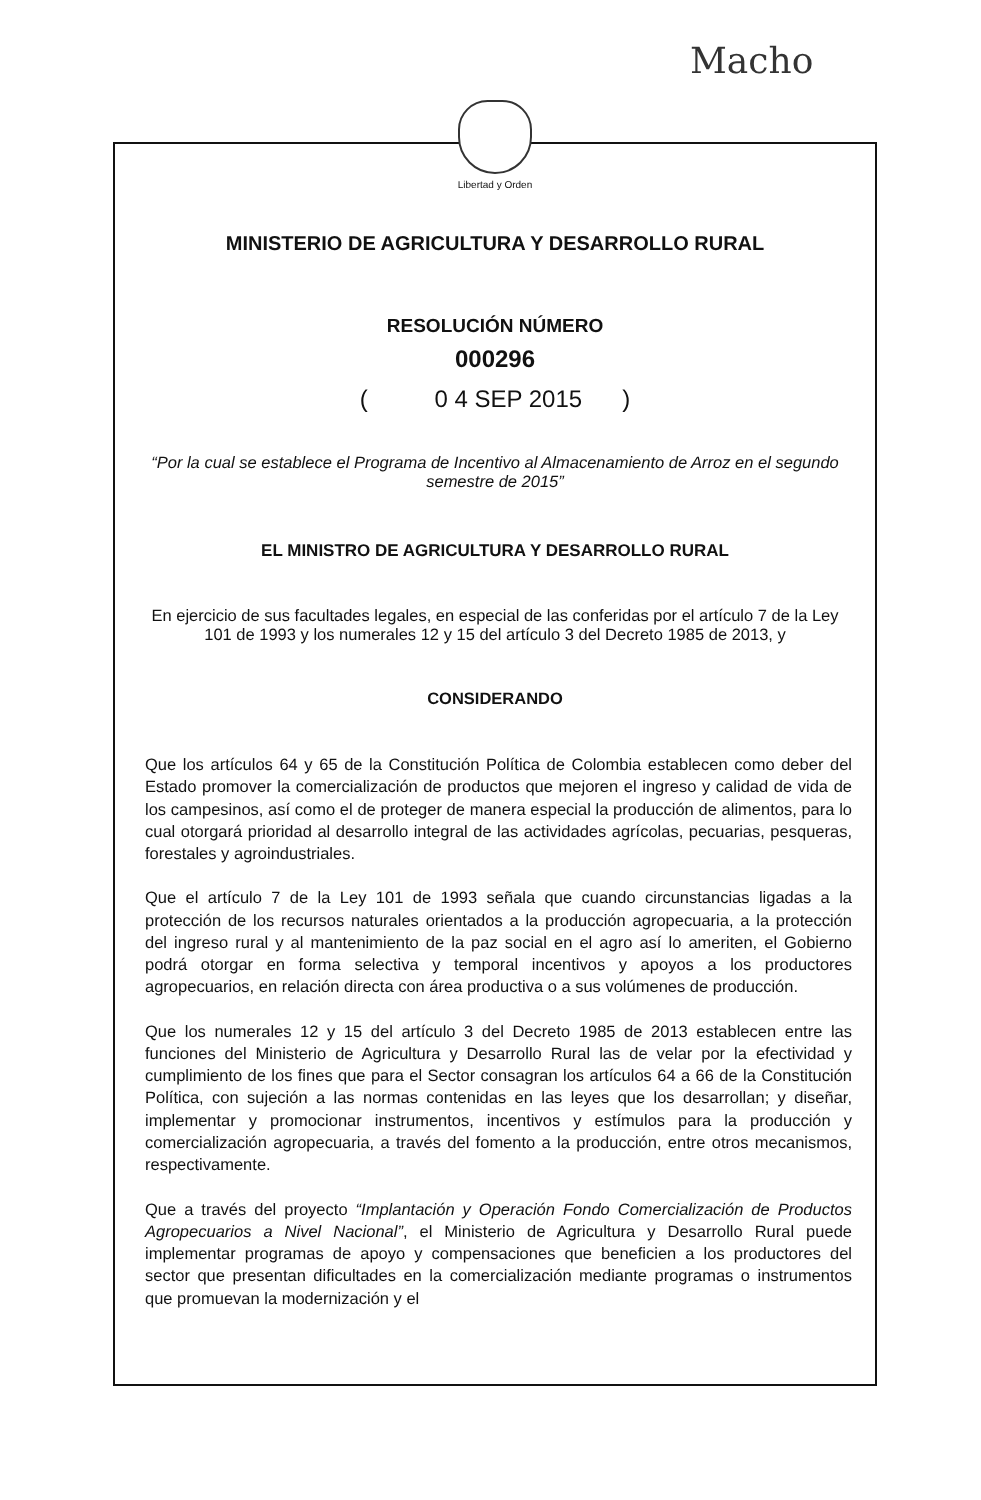Macho
Libertad y Orden
MINISTERIO DE AGRICULTURA Y DESARROLLO RURAL
RESOLUCIÓN NÚMERO
000296
( 0 4 SEP 2015 )
“Por la cual se establece el Programa de Incentivo al Almacenamiento de Arroz en el segundo semestre de 2015”
EL MINISTRO DE AGRICULTURA Y DESARROLLO RURAL
En ejercicio de sus facultades legales, en especial de las conferidas por el artículo 7 de la Ley 101 de 1993 y los numerales 12 y 15 del artículo 3 del Decreto 1985 de 2013, y
CONSIDERANDO
Que los artículos 64 y 65 de la Constitución Política de Colombia establecen como deber del Estado promover la comercialización de productos que mejoren el ingreso y calidad de vida de los campesinos, así como el de proteger de manera especial la producción de alimentos, para lo cual otorgará prioridad al desarrollo integral de las actividades agrícolas, pecuarias, pesqueras, forestales y agroindustriales.
Que el artículo 7 de la Ley 101 de 1993 señala que cuando circunstancias ligadas a la protección de los recursos naturales orientados a la producción agropecuaria, a la protección del ingreso rural y al mantenimiento de la paz social en el agro así lo ameriten, el Gobierno podrá otorgar en forma selectiva y temporal incentivos y apoyos a los productores agropecuarios, en relación directa con área productiva o a sus volúmenes de producción.
Que los numerales 12 y 15 del artículo 3 del Decreto 1985 de 2013 establecen entre las funciones del Ministerio de Agricultura y Desarrollo Rural las de velar por la efectividad y cumplimiento de los fines que para el Sector consagran los artículos 64 a 66 de la Constitución Política, con sujeción a las normas contenidas en las leyes que los desarrollan; y diseñar, implementar y promocionar instrumentos, incentivos y estímulos para la producción y comercialización agropecuaria, a través del fomento a la producción, entre otros mecanismos, respectivamente.
Que a través del proyecto “Implantación y Operación Fondo Comercialización de Productos Agropecuarios a Nivel Nacional”, el Ministerio de Agricultura y Desarrollo Rural puede implementar programas de apoyo y compensaciones que beneficien a los productores del sector que presentan dificultades en la comercialización mediante programas o instrumentos que promuevan la modernización y el